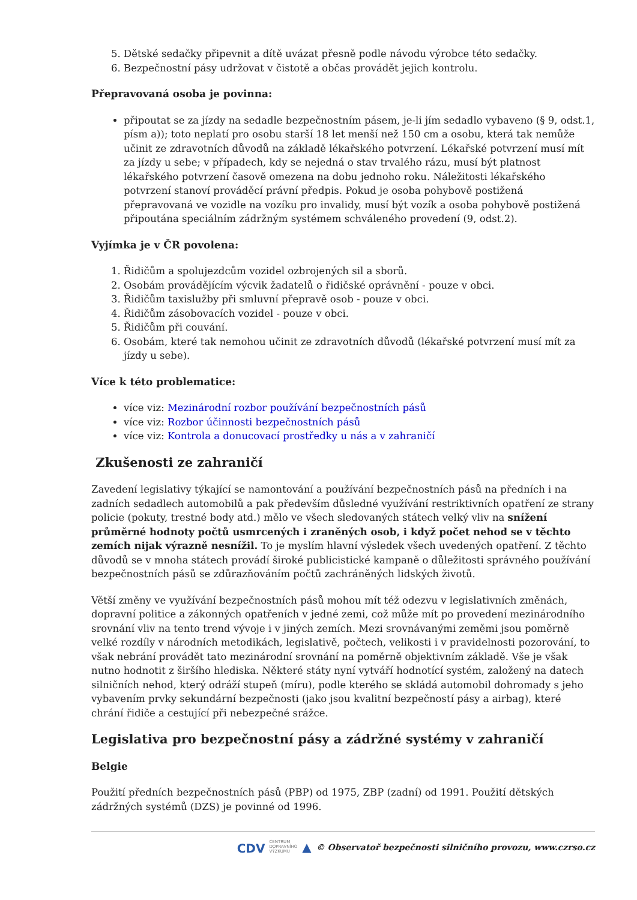5. Dětské sedačky připevnit a dítě uvázat přesně podle návodu výrobce této sedačky.
6. Bezpečnostní pásy udržovat v čistotě a občas provádět jejich kontrolu.
Přepravovaná osoba je povinna:
připoutat se za jízdy na sedadle bezpečnostním pásem, je-li jím sedadlo vybaveno (§ 9, odst.1, písm a)); toto neplatí pro osobu starší 18 let menší než 150 cm a osobu, která tak nemůže učinit ze zdravotních důvodů na základě lékařského potvrzení. Lékařské potvrzení musí mít za jízdy u sebe; v případech, kdy se nejedná o stav trvalého rázu, musí být platnost lékařského potvrzení časově omezena na dobu jednoho roku. Náležitosti lékařského potvrzení stanoví prováděcí právní předpis. Pokud je osoba pohybově postižená přepravovaná ve vozidle na vozíku pro invalidy, musí být vozík a osoba pohybově postižená připoutána speciálním zádržným systémem schváleného provedení (9, odst.2).
Vyjímka je v ČR povolena:
1. Řidičům a spolujezdcům vozidel ozbrojených sil a sborů.
2. Osobám provádějícím výcvik žadatelů o řidičské oprávnění - pouze v obci.
3. Řidičům taxislužby při smluvní přepravě osob - pouze v obci.
4. Řidičům zásobovacích vozidel - pouze v obci.
5. Řidičům při couvání.
6. Osobám, které tak nemohou učinit ze zdravotních důvodů (lékařské potvrzení musí mít za jízdy u sebe).
Více k této problematice:
více viz: Mezinárodní rozbor používání bezpečnostních pásů
více viz: Rozbor účinnosti bezpečnostních pásů
více viz: Kontrola a donucovací prostředky u nás a v zahraničí
Zkušenosti ze zahraničí
Zavedení legislativy týkající se namontování a používání bezpečnostních pásů na předních i na zadních sedadlech automobilů a pak především důsledné využívání restriktivních opatření ze strany policie (pokuty, trestné body atd.) mělo ve všech sledovaných státech velký vliv na snížení průměrné hodnoty počtů usmrcených i zraněných osob, i když počet nehod se v těchto zemích nijak výrazně nesnížil. To je myslím hlavní výsledek všech uvedených opatření. Z těchto důvodů se v mnoha státech provádí široké publicistické kampaně o důležitosti správného používání bezpečnostních pásů se zdůrazňováním počtů zachráněných lidských životů.
Větší změny ve využívání bezpečnostních pásů mohou mít též odezvu v legislativních změnách, dopravní politice a zákonných opatřeních v jedné zemi, což může mít po provedení mezinárodního srovnání vliv na tento trend vývoje i v jiných zemích. Mezi srovnávanými zeměmi jsou poměrně velké rozdíly v národních metodikách, legislativě, počtech, velikosti i v pravidelnosti pozorování, to však nebrání provádět tato mezinárodní srovnání na poměrně objektivním základě. Vše je však nutno hodnotit z širšího hlediska. Některé státy nyní vytváří hodnotící systém, založený na datech silničních nehod, který odráží stupeň (míru), podle kterého se skládá automobil dohromady s jeho vybavením prvky sekundární bezpečnosti (jako jsou kvalitní bezpečností pásy a airbag), které chrání řidiče a cestující při nebezpečné srážce.
Legislativa pro bezpečnostní pásy a zádržné systémy v zahraničí
Belgie
Použití předních bezpečnostních pásů (PBP) od 1975, ZBP (zadní) od 1991. Použití dětských zádržných systémů (DZS) je povinné od 1996.
CDV CENTRUM
DOPRAVNÍHO
VÝZKUMU ▲ © Observatoř bezpečnosti silničního provozu, www.czrso.cz